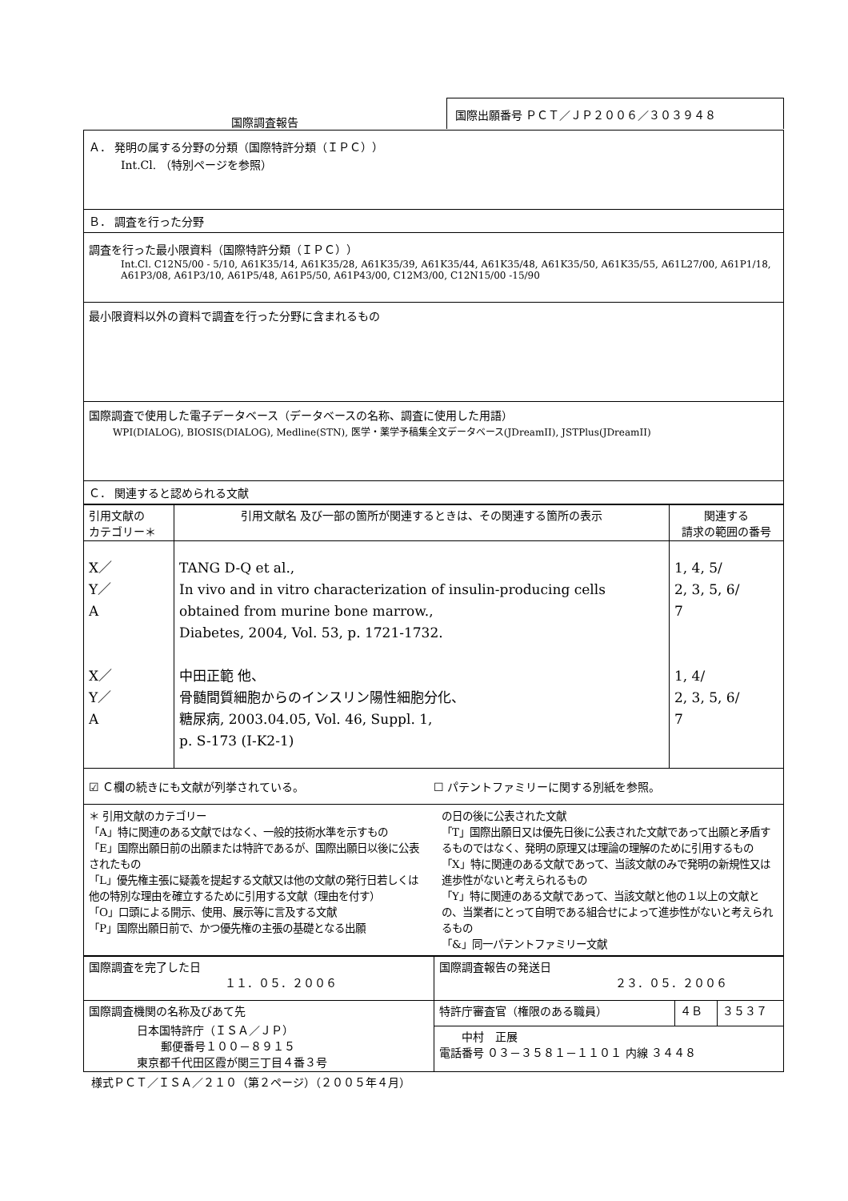国際調査報告
国際出願番号 ＰＣＴ／ＪＰ２００６／３０３９４８
Ａ． 発明の属する分野の分類（国際特許分類（ＩＰＣ））
Int.Cl. （特別ページを参照）
Ｂ． 調査を行った分野
調査を行った最小限資料（国際特許分類（ＩＰＣ））
Int.Cl. C12N5/00 - 5/10, A61K35/14, A61K35/28, A61K35/39, A61K35/44, A61K35/48, A61K35/50, A61K35/55, A61L27/00, A61P1/18, A61P3/08, A61P3/10, A61P5/48, A61P5/50, A61P43/00, C12M3/00, C12N15/00 -15/90
最小限資料以外の資料で調査を行った分野に含まれるもの
国際調査で使用した電子データベース（データベースの名称、調査に使用した用語）
WPI(DIALOG), BIOSIS(DIALOG), Medline(STN), 医学・薬学予稿集全文データベース(JDreamII), JSTPlus(JDreamII)
Ｃ． 関連すると認められる文献
| 引用文献の カテゴリー＊ | 引用文献名 及び一部の箇所が関連するときは、その関連する箇所の表示 | 関連する 請求の範囲の番号 |
| --- | --- | --- |
| X／ Y／ A X／ Y／ A | TANG D-Q et al., In vivo and in vitro characterization of insulin-producing cells obtained from murine bone marrow., Diabetes, 2004, Vol. 53, p. 1721-1732. 中田正範 他、 骨髄間質細胞からのインスリン陽性細胞分化、 糖尿病, 2003.04.05, Vol. 46, Suppl. 1, p. S-173 (I-K2-1) | 1, 4, 5/ 2, 3, 5, 6/ 7 1, 4/ 2, 3, 5, 6/ 7 |
☑ Ｃ欄の続きにも文献が列挙されている。
☐ パテントファミリーに関する別紙を参照。
＊ 引用文献のカテゴリー
「A」特に関連のある文献ではなく、一般的技術水準を示すもの
「E」国際出願日前の出願または特許であるが、国際出願日以後に公表されたもの
「L」優先権主張に疑義を提起する文献又は他の文献の発行日若しくは他の特別な理由を確立するために引用する文献（理由を付す）
「O」口頭による開示、使用、展示等に言及する文献
「P」国際出願日前で、かつ優先権の主張の基礎となる出願
の日の後に公表された文献
「T」国際出願日又は優先日後に公表された文献であって出願と矛盾するものではなく、発明の原理又は理論の理解のために引用するもの
「X」特に関連のある文献であって、当該文献のみで発明の新規性又は進歩性がないと考えられるもの
「Y」特に関連のある文献であって、当該文献と他の１以上の文献との、当業者にとって自明である組合せによって進歩性がないと考えられるもの
「&」同一パテントファミリー文献
| 国際調査を完了した日 １１．０５．２００６ | 国際調査報告の発送日 ２３．０５．２００６ | | |
| 国際調査機関の名称及びあて先 日本国特許庁（ＩＳＡ／ＪＰ） 郵便番号１００－８９１５ 東京都千代田区霞が関三丁目４番３号 | 特許庁審査官（権限のある職員） | ４Ｂ | ３５３７ |
| | 中村 正展 電話番号 ０３－３５８１－１１０１ 内線 ３４４８ | | |
様式ＰＣＴ／ＩＳＡ／２１０（第２ページ）（２００５年４月）